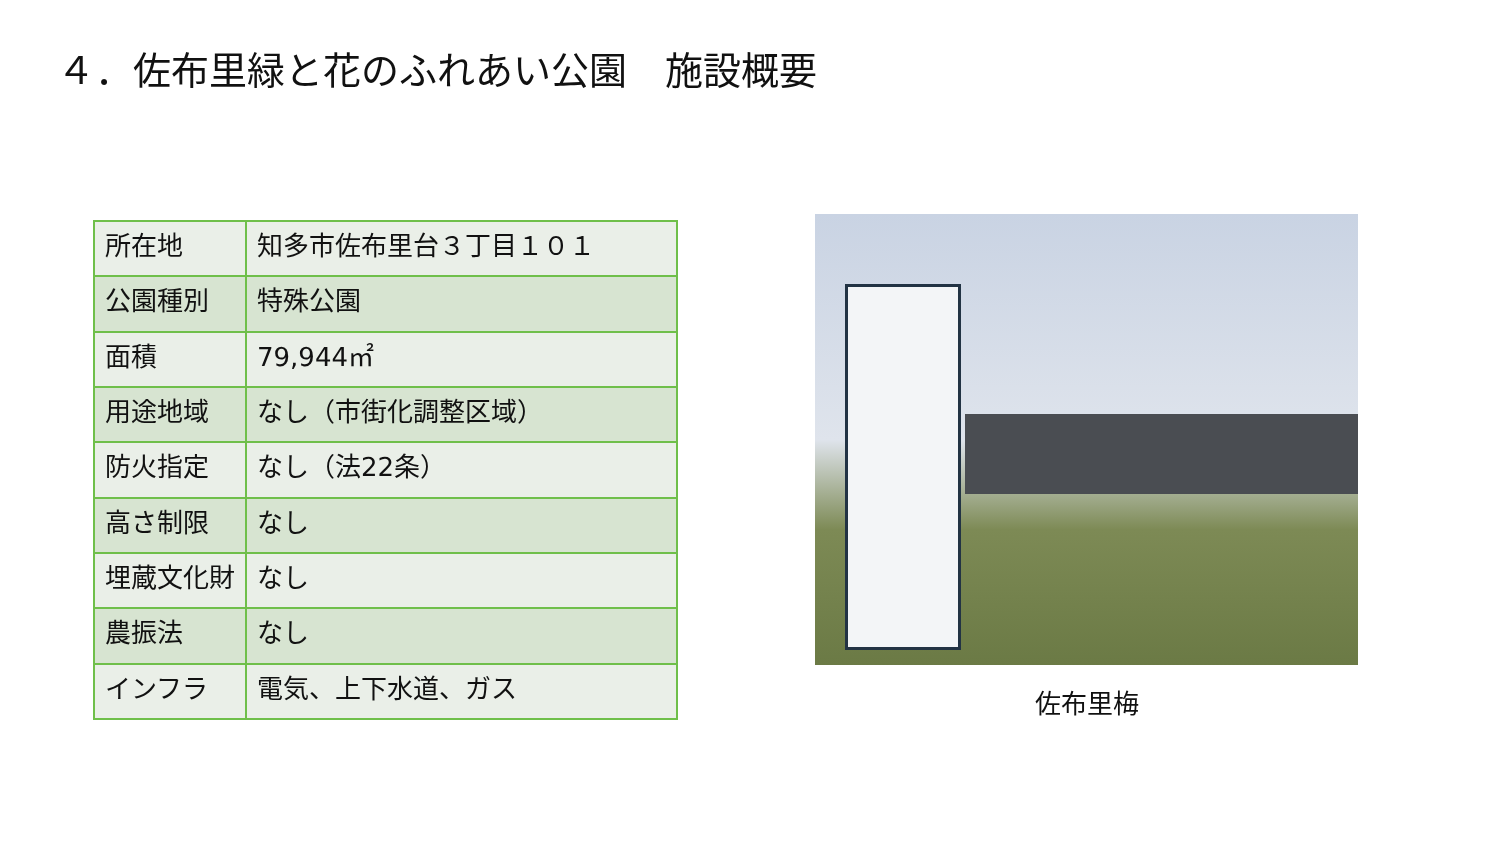４．佐布里緑と花のふれあい公園　施設概要
| 所在地 | 知多市佐布里台３丁目１０１ |
| 公園種別 | 特殊公園 |
| 面積 | 79,944㎡ |
| 用途地域 | なし（市街化調整区域） |
| 防火指定 | なし（法22条） |
| 高さ制限 | なし |
| 埋蔵文化財 | なし |
| 農振法 | なし |
| インフラ | 電気、上下水道、ガス |
佐布里梅